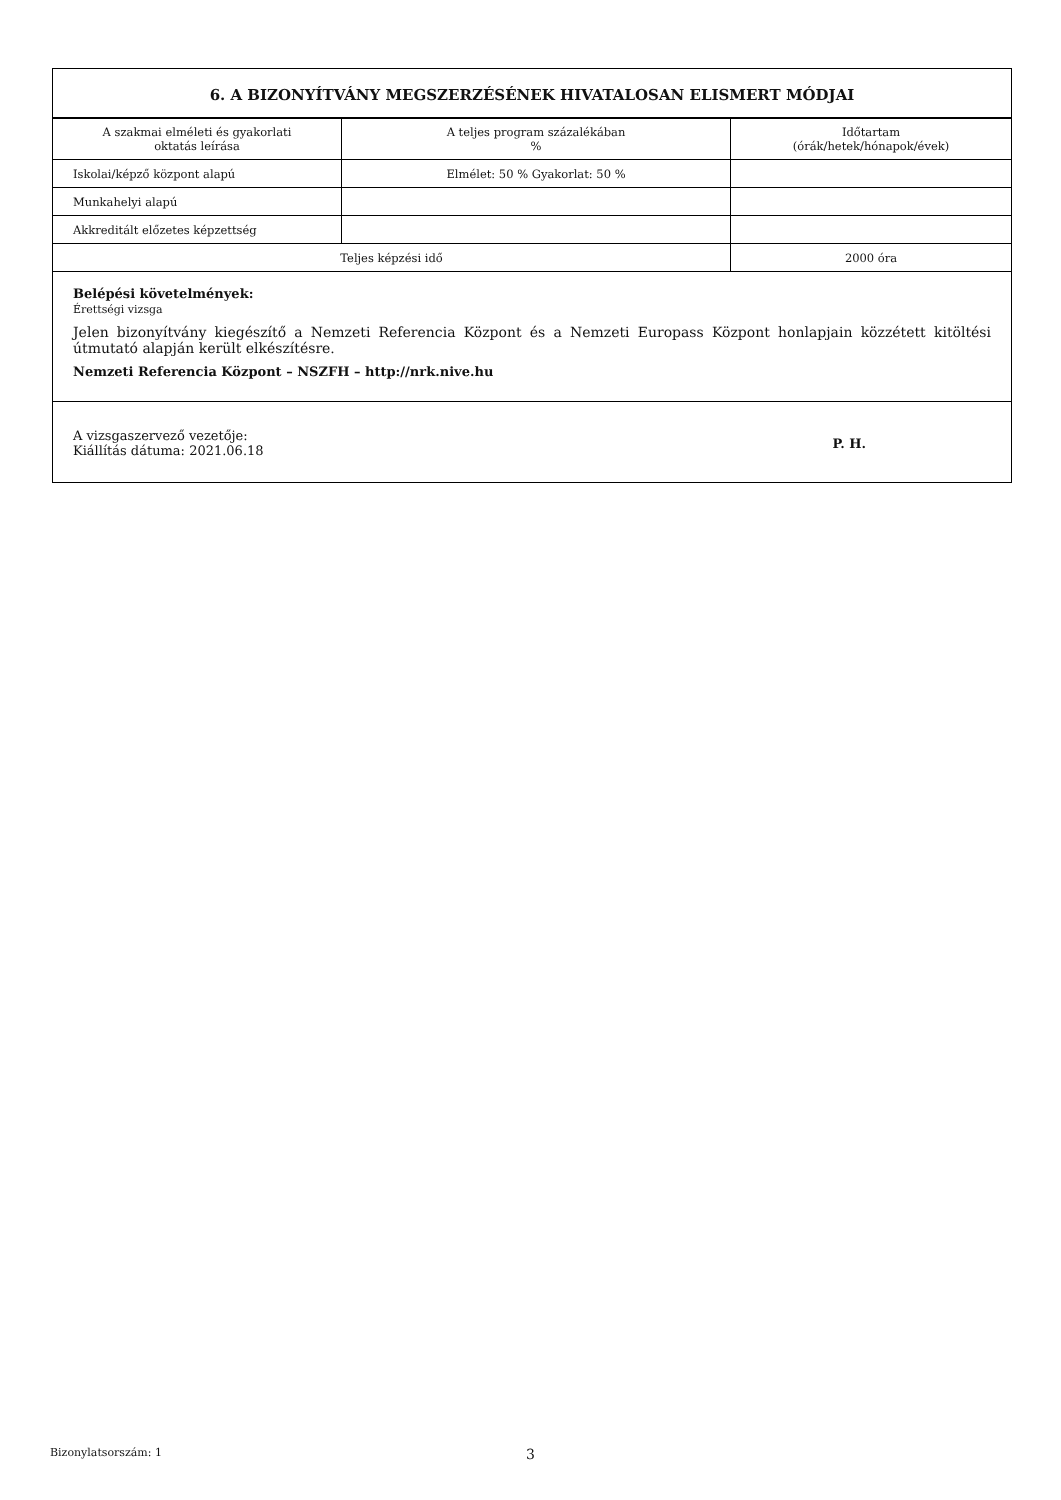6. A BIZONYÍTVÁNY MEGSZERZÉSÉNEK HIVATALOSAN ELISMERT MÓDJAI
| A szakmai elméleti és gyakorlati oktatás leírása | A teljes program százalékában % | Időtartam (órák/hetek/hónapok/évek) |
| Iskolai/képző központ alapú | Elmélet: 50 % Gyakorlat: 50 % | |
| Munkahelyi alapú | | |
| Akkreditált előzetes képzettség | | |
| Teljes képzési idő | | 2000 óra |
Belépési követelmények:
Érettségi vizsga
Jelen bizonyítvány kiegészítő a Nemzeti Referencia Központ és a Nemzeti Europass Központ honlapjain közzétett kitöltési útmutató alapján került elkészítésre.
Nemzeti Referencia Központ – NSZFH – http://nrk.nive.hu
A vizsgaszervező vezetője:
Kiállítás dátuma: 2021.06.18
P. H.
Bizonylatsorszám: 1 3